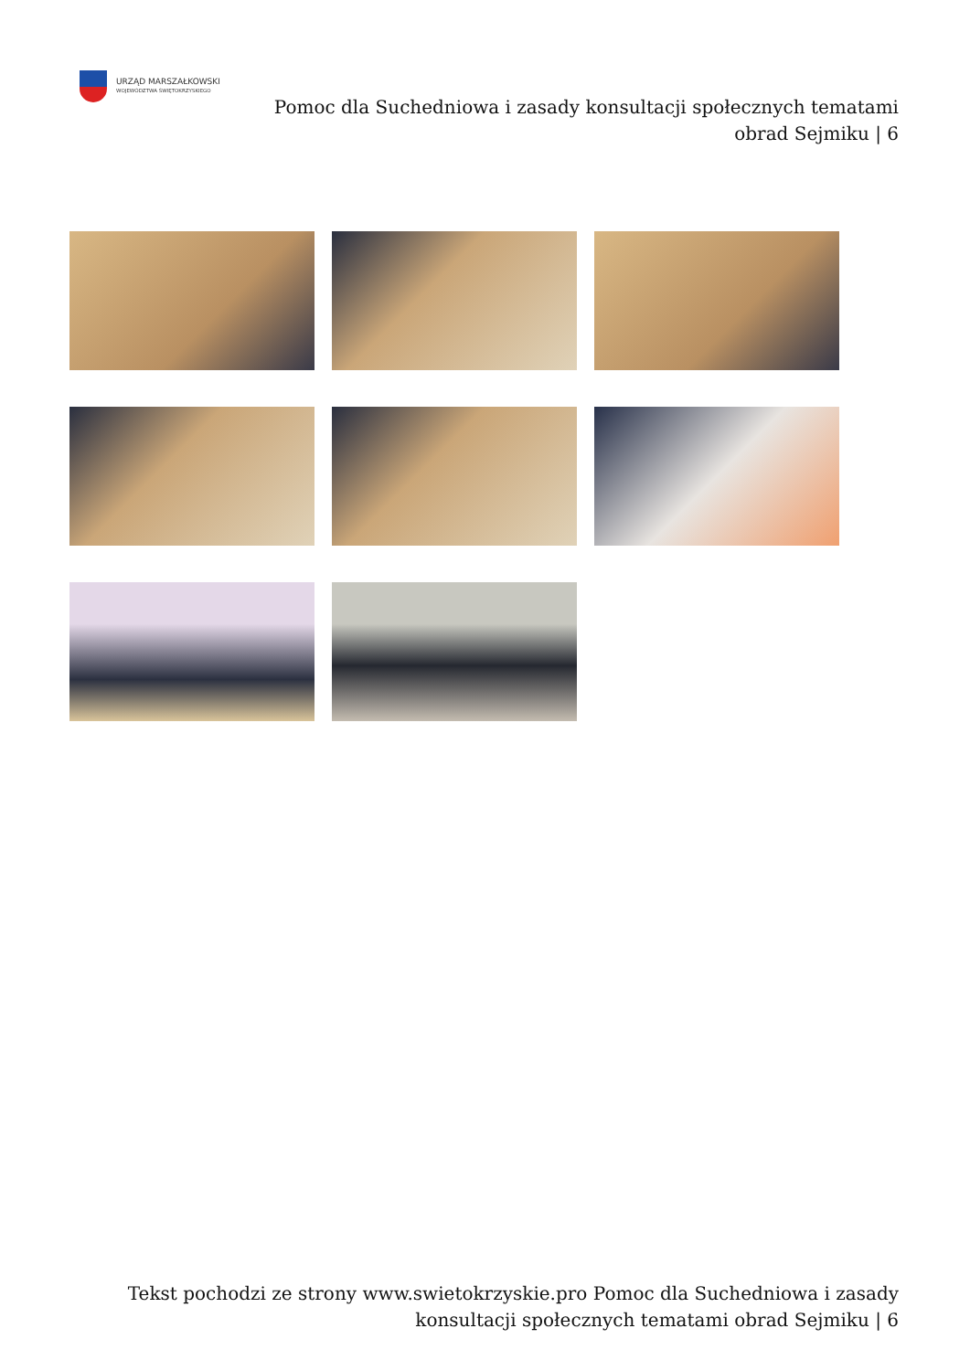URZĄD MARSZAŁKOWSKI
WOJEWÓDZTWA ŚWIĘTOKRZYSKIEGO
Pomoc dla Suchedniowa i zasady konsultacji społecznych tematami
obrad Sejmiku | 6
Tekst pochodzi ze strony www.swietokrzyskie.pro Pomoc dla Suchedniowa i zasady konsultacji społecznych tematami obrad Sejmiku | 6